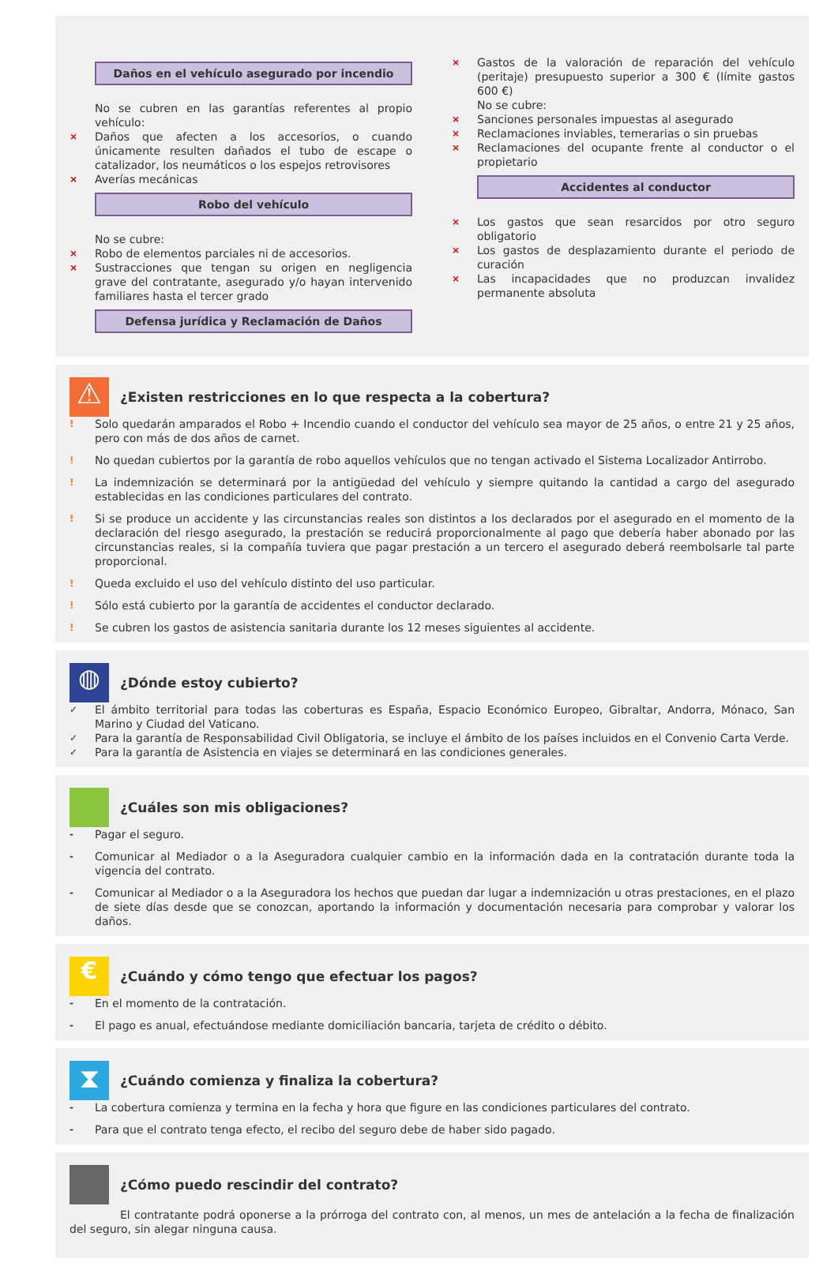Daños en el vehículo asegurado por incendio
No se cubren en las garantías referentes al propio vehículo:
× Daños que afecten a los accesorios, o cuando únicamente resulten dañados el tubo de escape o catalizador, los neumáticos o los espejos retrovisores
× Averías mecánicas
Robo del vehículo
No se cubre:
× Robo de elementos parciales ni de accesorios.
× Sustracciones que tengan su origen en negligencia grave del contratante, asegurado y/o hayan intervenido familiares hasta el tercer grado
Defensa jurídica y Reclamación de Daños
× Gastos de la valoración de reparación del vehículo (peritaje) presupuesto superior a 300 € (límite gastos 600 €)
No se cubre:
× Sanciones personales impuestas al asegurado
× Reclamaciones inviables, temerarias o sin pruebas
× Reclamaciones del ocupante frente al conductor o el propietario
Accidentes al conductor
× Los gastos que sean resarcidos por otro seguro obligatorio
× Los gastos de desplazamiento durante el periodo de curación
× Las incapacidades que no produzcan invalidez permanente absoluta
⚠ ¿Existen restricciones en lo que respecta a la cobertura?
! Solo quedarán amparados el Robo + Incendio cuando el conductor del vehículo sea mayor de 25 años, o entre 21 y 25 años, pero con más de dos años de carnet.
! No quedan cubiertos por la garantía de robo aquellos vehículos que no tengan activado el Sistema Localizador Antirrobo.
! La indemnización se determinará por la antigüedad del vehículo y siempre quitando la cantidad a cargo del asegurado establecidas en las condiciones particulares del contrato.
! Si se produce un accidente y las circunstancias reales son distintos a los declarados por el asegurado en el momento de la declaración del riesgo asegurado, la prestación se reducirá proporcionalmente al pago que debería haber abonado por las circunstancias reales, si la compañía tuviera que pagar prestación a un tercero el asegurado deberá reembolsarle tal parte proporcional.
! Queda excluido el uso del vehículo distinto del uso particular.
! Sólo está cubierto por la garantía de accidentes el conductor declarado.
! Se cubren los gastos de asistencia sanitaria durante los 12 meses siguientes al accidente.
◍ ¿Dónde estoy cubierto?
✓ El ámbito territorial para todas las coberturas es España, Espacio Económico Europeo, Gibraltar, Andorra, Mónaco, San Marino y Ciudad del Vaticano.
✓ Para la garantía de Responsabilidad Civil Obligatoria, se incluye el ámbito de los países incluidos en el Convenio Carta Verde.
✓ Para la garantía de Asistencia en viajes se determinará en las condiciones generales.
¿Cuáles son mis obligaciones?
- Pagar el seguro.
- Comunicar al Mediador o a la Aseguradora cualquier cambio en la información dada en la contratación durante toda la vigencia del contrato.
- Comunicar al Mediador o a la Aseguradora los hechos que puedan dar lugar a indemnización u otras prestaciones, en el plazo de siete días desde que se conozcan, aportando la información y documentación necesaria para comprobar y valorar los daños.
€ ¿Cuándo y cómo tengo que efectuar los pagos?
- En el momento de la contratación.
- El pago es anual, efectuándose mediante domiciliación bancaria, tarjeta de crédito o débito.
⧗ ¿Cuándo comienza y finaliza la cobertura?
- La cobertura comienza y termina en la fecha y hora que figure en las condiciones particulares del contrato.
- Para que el contrato tenga efecto, el recibo del seguro debe de haber sido pagado.
¿Cómo puedo rescindir del contrato?
El contratante podrá oponerse a la prórroga del contrato con, al menos, un mes de antelación a la fecha de finalización del seguro, sin alegar ninguna causa.